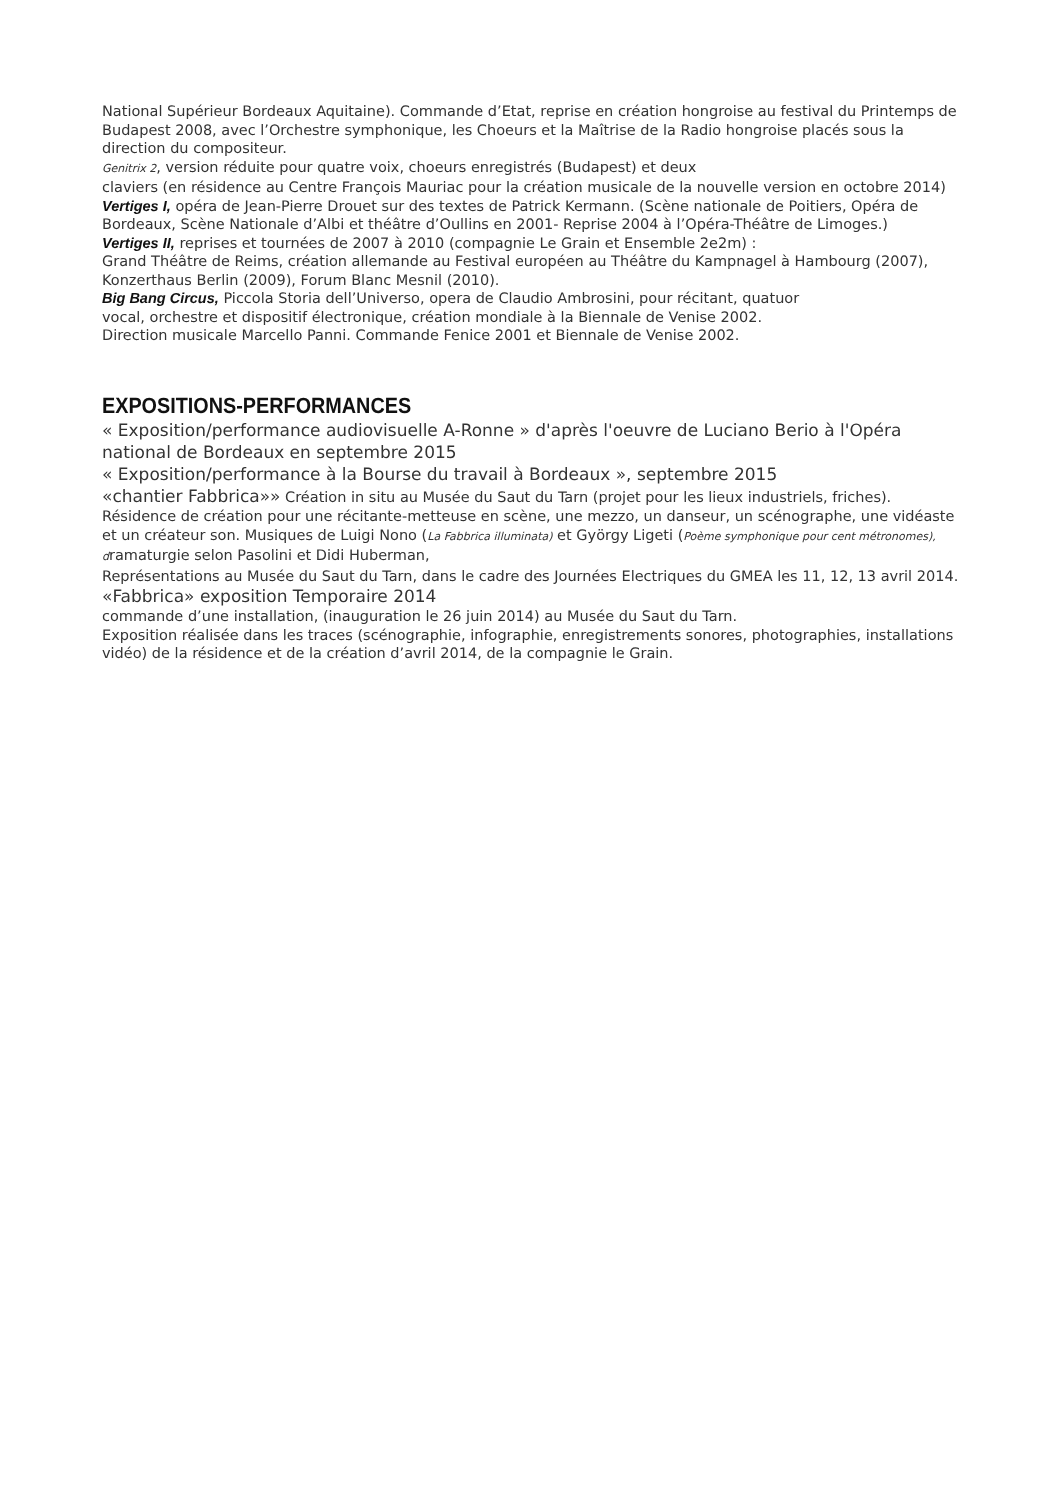National Supérieur Bordeaux Aquitaine). Commande d’Etat, reprise en création hongroise au festival du Printemps de Budapest 2008, avec l’Orchestre symphonique, les Choeurs et la Maîtrise de la Radio hongroise placés sous la direction du compositeur.
Genitrix 2, version réduite pour quatre voix, choeurs enregistrés (Budapest) et deux
claviers (en résidence au Centre François Mauriac pour la création musicale de la nouvelle version en octobre 2014)
Vertiges I, opéra de Jean-Pierre Drouet sur des textes de Patrick Kermann. (Scène nationale de Poitiers, Opéra de Bordeaux, Scène Nationale d’Albi et théâtre d’Oullins en 2001- Reprise 2004 à l’Opéra-Théâtre de Limoges.)
Vertiges II, reprises et tournées de 2007 à 2010 (compagnie Le Grain et Ensemble 2e2m) :
Grand Théâtre de Reims, création allemande au Festival européen au Théâtre du Kampnagel à Hambourg (2007), Konzerthaus Berlin (2009), Forum Blanc Mesnil (2010).
Big Bang Circus, Piccola Storia dell’Universo, opera de Claudio Ambrosini, pour récitant, quatuor
vocal, orchestre et dispositif électronique, création mondiale à la Biennale de Venise 2002.
Direction musicale Marcello Panni. Commande Fenice 2001 et Biennale de Venise 2002.
EXPOSITIONS-PERFORMANCES
« Exposition/performance audiovisuelle A-Ronne » d'après l'oeuvre de Luciano Berio à l'Opéra national de Bordeaux en septembre 2015
« Exposition/performance à la Bourse du travail à Bordeaux », septembre 2015
«chantier Fabbrica»» Création in situ au Musée du Saut du Tarn (projet pour les lieux industriels, friches). Résidence de création pour une récitante-metteuse en scène, une mezzo, un danseur, un scénographe, une vidéaste et un créateur son. Musiques de Luigi Nono (La Fabbrica illuminata) et György Ligeti (Poème symphonique pour cent métronomes), dramaturgie selon Pasolini et Didi Huberman,
Représentations au Musée du Saut du Tarn, dans le cadre des Journées Electriques du GMEA les 11, 12, 13 avril 2014.
«Fabbrica» exposition Temporaire 2014
commande d’une installation, (inauguration le 26 juin 2014) au Musée du Saut du Tarn.
Exposition réalisée dans les traces (scénographie, infographie, enregistrements sonores, photographies, installations vidéo) de la résidence et de la création d’avril 2014, de la compagnie le Grain.